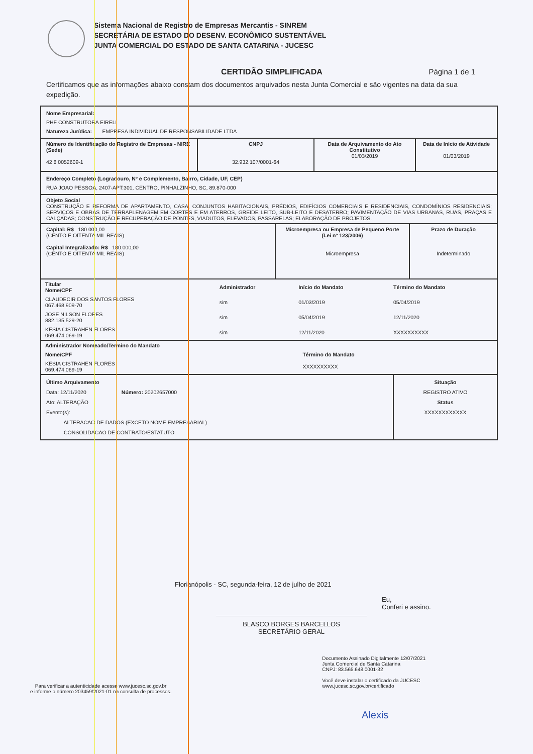Sistema Nacional de Registro de Empresas Mercantis - SINREM
SECRETÁRIA DE ESTADO DO DESENV. ECONÔMICO SUSTENTÁVEL
JUNTA COMERCIAL DO ESTADO DE SANTA CATARINA - JUCESC
CERTIDÃO SIMPLIFICADA Página 1 de 1
Certificamos que as informações abaixo constam dos documentos arquivados nesta Junta Comercial e são vigentes na data da sua expedição.
Nome Empresarial:
PHF CONSTRUTORA EIRELI
Natureza Jurídica: EMPRESA INDIVIDUAL DE RESPONSABILIDADE LTDA
Número de Identificação do Registro de Empresas - NIRE (Sede)
42 6 0052609-1
CNPJ
32.932.107/0001-64
Data de Arquivamento do Ato Constitutivo
01/03/2019
Data de Início de Atividade
01/03/2019
Endereço Completo (Logradouro, Nº e Complemento, Bairro, Cidade, UF, CEP)
RUA JOAO PESSOA, 2407-APT:301, CENTRO, PINHALZINHO, SC, 89.870-000
Objeto Social
CONSTRUÇÃO E REFORMA DE APARTAMENTO, CASA, CONJUNTOS HABITACIONAIS, PRÉDIOS, EDIFÍCIOS COMERCIAIS E RESIDENCIAIS, CONDOMÍNIOS RESIDENCIAIS; SERVIÇOS E OBRAS DE TERRAPLENAGEM EM CORTES E EM ATERROS, GREIDE LEITO, SUB-LEITO E DESATERRO; PAVIMENTAÇÃO DE VIAS URBANAS, RUAS, PRAÇAS E CALÇADAS; CONSTRUÇÃO E RECUPERAÇÃO DE PONTES, VIADUTOS, ELEVADOS, PASSARELAS; ELABORAÇÃO DE PROJETOS.
Capital: R$ 180.000,00
(CENTO E OITENTA MIL REAIS)
Capital Integralizado: R$ 180.000,00
(CENTO E OITENTA MIL REAIS)
Microempresa ou Empresa de Pequeno Porte (Lei nº 123/2006)
Microempresa
Prazo de Duração
Indeterminado
| Titular Nome/CPF | Administrador | Início do Mandato | Término do Mandato |
| --- | --- | --- | --- |
| CLAUDECIR DOS SANTOS FLORES 067.468.909-70 | sim | 01/03/2019 | 05/04/2019 |
| JOSE NILSON FLORES 882.135.529-20 | sim | 05/04/2019 | 12/11/2020 |
| KESIA CISTRAHEN FLORES 069.474.069-19 | sim | 12/11/2020 | XXXXXXXXXX |
| Administrador Nomeado/Termino do Mandato | |
| --- | --- |
| Nome/CPF | Término do Mandato |
| KESIA CISTRAHEN FLORES 069.474.069-19 | XXXXXXXXXX |
Último Arquivamento
Data: 12/11/2020 Número: 20202657000
Ato: ALTERAÇÃO
Evento(s):
ALTERACAO DE DADOS (EXCETO NOME EMPRESARIAL)
CONSOLIDACAO DE CONTRATO/ESTATUTO
Situação
REGISTRO ATIVO
Status
XXXXXXXXXXXX
Florianópolis - SC, segunda-feira, 12 de julho de 2021
BLASCO BORGES BARCELLOS
SECRETÁRIO GERAL
Eu,
Conferi e assino.
Para verificar a autenticidade acesse www.jucesc.sc.gov.br
e informe o número 203459/2021-01 na consulta de processos.
Documento Assinado Digitalmente 12/07/2021
Junta Comercial de Santa Catarina
CNPJ: 83.565.648.0001-32
Você deve instalar o certificado da JUCESC
www.jucesc.sc.gov.br/certificado
Alexis